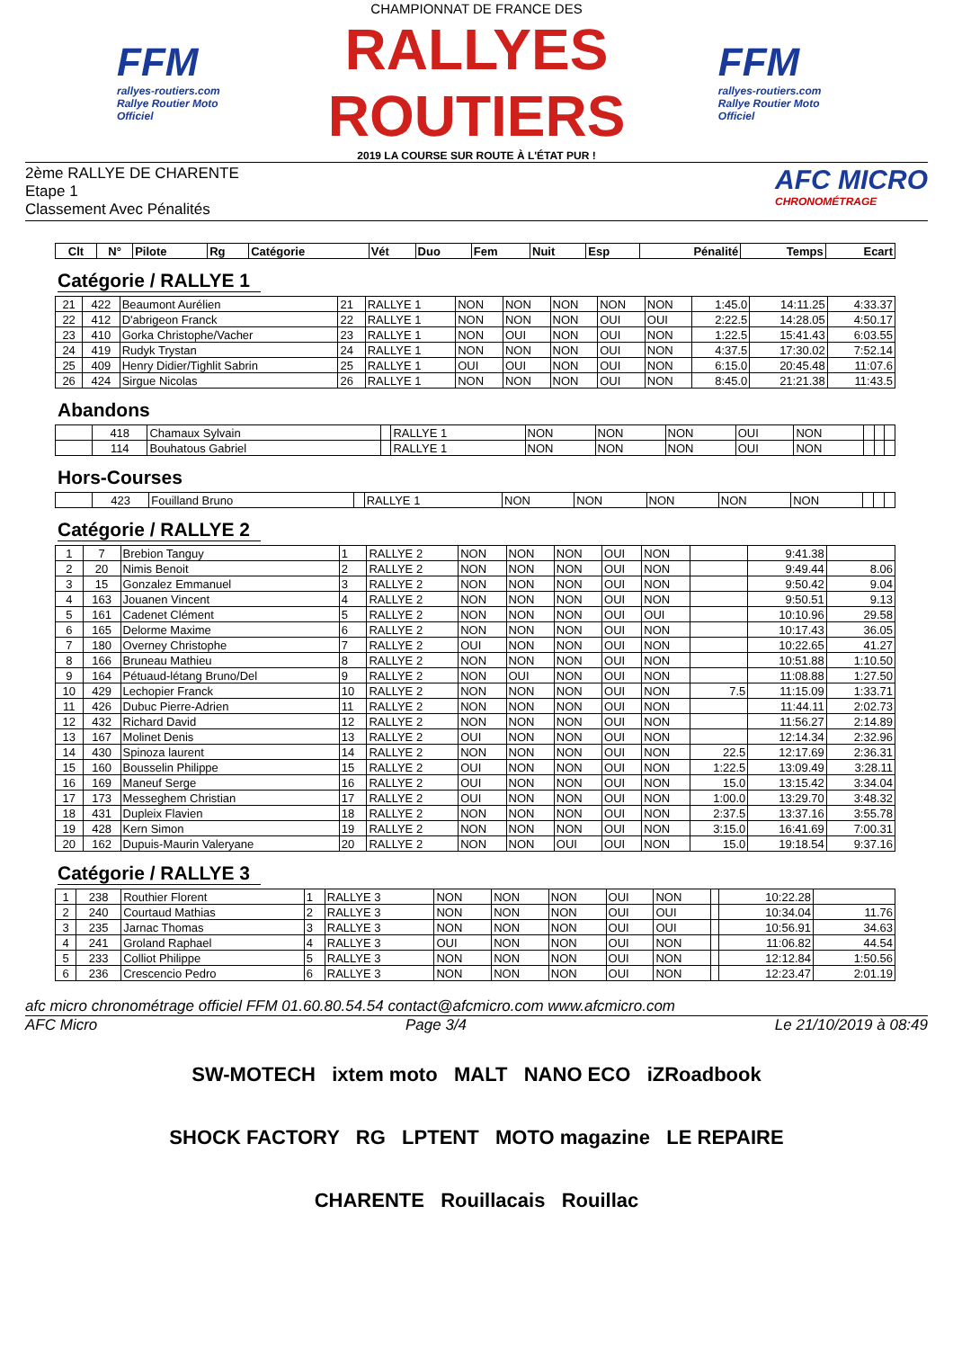FFM
rallyes-routiers.com
Rallye Routier Moto Officiel
CHAMPIONNAT DE FRANCE DES
RALLYES ROUTIERS
2019 LA COURSE SUR ROUTE À L'ÉTAT PUR !
FFM
rallyes-routiers.com
Rallye Routier Moto Officiel
2ème RALLYE DE CHARENTE
Etape 1
Classement Avec Pénalités
AFC MICRO
CHRONOMÉTRAGE
| Clt | N° | Pilote | Rg | Catégorie | Vét | Duo | Fem | Nuit | Esp | Pénalité | Temps | Ecart |
| --- | --- | --- | --- | --- | --- | --- | --- | --- | --- | --- | --- | --- |
Catégorie / RALLYE 1
| 21 | 422 | Beaumont Aurélien | 21 | RALLYE 1 | NON | NON | NON | NON | NON | 1:45.0 | 14:11.25 | 4:33.37 |
| 22 | 412 | D'abrigeon Franck | 22 | RALLYE 1 | NON | NON | NON | OUI | OUI | 2:22.5 | 14:28.05 | 4:50.17 |
| 23 | 410 | Gorka Christophe/Vacher | 23 | RALLYE 1 | NON | OUI | NON | OUI | NON | 1:22.5 | 15:41.43 | 6:03.55 |
| 24 | 419 | Rudyk Trystan | 24 | RALLYE 1 | NON | NON | NON | OUI | NON | 4:37.5 | 17:30.02 | 7:52.14 |
| 25 | 409 | Henry Didier/Tighlit Sabrin | 25 | RALLYE 1 | OUI | OUI | NON | OUI | NON | 6:15.0 | 20:45.48 | 11:07.6 |
| 26 | 424 | Sirgue Nicolas | 26 | RALLYE 1 | NON | NON | NON | OUI | NON | 8:45.0 | 21:21.38 | 11:43.5 |
Abandons
| | 418 | Chamaux Sylvain | | RALLYE 1 | NON | NON | NON | OUI | NON | | | |
| | 114 | Bouhatous Gabriel | | RALLYE 1 | NON | NON | NON | OUI | NON | | | |
Hors-Courses
| | 423 | Fouilland Bruno | | RALLYE 1 | NON | NON | NON | NON | NON | | | |
Catégorie / RALLYE 2
| 1 | 7 | Brebion Tanguy | 1 | RALLYE 2 | NON | NON | NON | OUI | NON | | 9:41.38 | |
| 2 | 20 | Nimis Benoit | 2 | RALLYE 2 | NON | NON | NON | OUI | NON | | 9:49.44 | 8.06 |
| 3 | 15 | Gonzalez Emmanuel | 3 | RALLYE 2 | NON | NON | NON | OUI | NON | | 9:50.42 | 9.04 |
| 4 | 163 | Jouanen Vincent | 4 | RALLYE 2 | NON | NON | NON | OUI | NON | | 9:50.51 | 9.13 |
| 5 | 161 | Cadenet Clément | 5 | RALLYE 2 | NON | NON | NON | OUI | OUI | | 10:10.96 | 29.58 |
| 6 | 165 | Delorme Maxime | 6 | RALLYE 2 | NON | NON | NON | OUI | NON | | 10:17.43 | 36.05 |
| 7 | 180 | Overney Christophe | 7 | RALLYE 2 | OUI | NON | NON | OUI | NON | | 10:22.65 | 41.27 |
| 8 | 166 | Bruneau Mathieu | 8 | RALLYE 2 | NON | NON | NON | OUI | NON | | 10:51.88 | 1:10.50 |
| 9 | 164 | Pétuaud-létang Bruno/Del | 9 | RALLYE 2 | NON | OUI | NON | OUI | NON | | 11:08.88 | 1:27.50 |
| 10 | 429 | Lechopier Franck | 10 | RALLYE 2 | NON | NON | NON | OUI | NON | 7.5 | 11:15.09 | 1:33.71 |
| 11 | 426 | Dubuc Pierre-Adrien | 11 | RALLYE 2 | NON | NON | NON | OUI | NON | | 11:44.11 | 2:02.73 |
| 12 | 432 | Richard David | 12 | RALLYE 2 | NON | NON | NON | OUI | NON | | 11:56.27 | 2:14.89 |
| 13 | 167 | Molinet Denis | 13 | RALLYE 2 | OUI | NON | NON | OUI | NON | | 12:14.34 | 2:32.96 |
| 14 | 430 | Spinoza laurent | 14 | RALLYE 2 | NON | NON | NON | OUI | NON | 22.5 | 12:17.69 | 2:36.31 |
| 15 | 160 | Bousselin Philippe | 15 | RALLYE 2 | OUI | NON | NON | OUI | NON | 1:22.5 | 13:09.49 | 3:28.11 |
| 16 | 169 | Maneuf Serge | 16 | RALLYE 2 | OUI | NON | NON | OUI | NON | 15.0 | 13:15.42 | 3:34.04 |
| 17 | 173 | Messeghem Christian | 17 | RALLYE 2 | OUI | NON | NON | OUI | NON | 1:00.0 | 13:29.70 | 3:48.32 |
| 18 | 431 | Dupleix Flavien | 18 | RALLYE 2 | NON | NON | NON | OUI | NON | 2:37.5 | 13:37.16 | 3:55.78 |
| 19 | 428 | Kern Simon | 19 | RALLYE 2 | NON | NON | NON | OUI | NON | 3:15.0 | 16:41.69 | 7:00.31 |
| 20 | 162 | Dupuis-Maurin Valeryane | 20 | RALLYE 2 | NON | NON | OUI | OUI | NON | 15.0 | 19:18.54 | 9:37.16 |
Catégorie / RALLYE 3
| 1 | 238 | Routhier Florent | 1 | RALLYE 3 | NON | NON | NON | OUI | NON | | 10:22.28 | |
| 2 | 240 | Courtaud Mathias | 2 | RALLYE 3 | NON | NON | NON | OUI | OUI | | 10:34.04 | 11.76 |
| 3 | 235 | Jarnac Thomas | 3 | RALLYE 3 | NON | NON | NON | OUI | OUI | | 10:56.91 | 34.63 |
| 4 | 241 | Groland Raphael | 4 | RALLYE 3 | OUI | NON | NON | OUI | NON | | 11:06.82 | 44.54 |
| 5 | 233 | Colliot Philippe | 5 | RALLYE 3 | NON | NON | NON | OUI | NON | | 12:12.84 | 1:50.56 |
| 6 | 236 | Crescencio Pedro | 6 | RALLYE 3 | NON | NON | NON | OUI | NON | | 12:23.47 | 2:01.19 |
afc micro chronométrage officiel FFM 01.60.80.54.54 contact@afcmicro.com www.afcmicro.com
AFC Micro Page 3/4 Le 21/10/2019 à 08:49
SW-MOTECH ixtem moto MALT NANO ECO iZRoadbook
SHOCK FACTORY RG LPTENT MOTO magazine LE REPAIRE
CHARENTE Rouillacais Rouillac